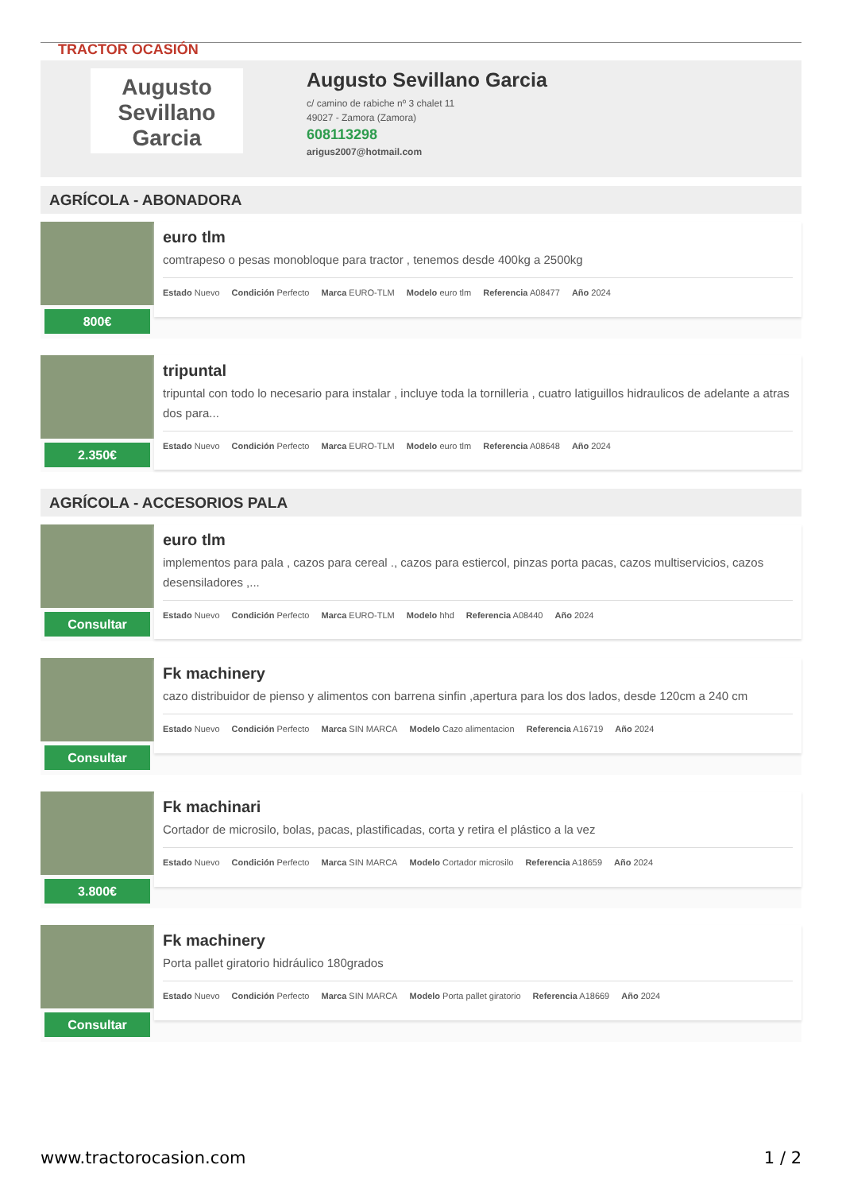TRACTOR OCASIÓN
Augusto
Sevillano
Garcia
Augusto Sevillano Garcia
c/ camino de rabiche nº 3 chalet 11
49027 - Zamora (Zamora)
608113298
arigus2007@hotmail.com
AGRÍCOLA - ABONADORA
800€
euro tlm
comtrapeso o pesas monobloque para tractor , tenemos desde 400kg a 2500kg
Estado Nuevo Condición Perfecto Marca EURO-TLM Modelo euro tlm Referencia A08477 Año 2024
2.350€
tripuntal
tripuntal con todo lo necesario para instalar , incluye toda la tornilleria , cuatro latiguillos hidraulicos de adelante a atras dos para...
Estado Nuevo Condición Perfecto Marca EURO-TLM Modelo euro tlm Referencia A08648 Año 2024
AGRÍCOLA - ACCESORIOS PALA
Consultar
euro tlm
implementos para pala , cazos para cereal ., cazos para estiercol, pinzas porta pacas, cazos multiservicios, cazos desensiladores ,...
Estado Nuevo Condición Perfecto Marca EURO-TLM Modelo hhd Referencia A08440 Año 2024
Consultar
Fk machinery
cazo distribuidor de pienso y alimentos con barrena sinfin ,apertura para los dos lados, desde 120cm a 240 cm
Estado Nuevo Condición Perfecto Marca SIN MARCA Modelo Cazo alimentacion Referencia A16719 Año 2024
3.800€
Fk machinari
Cortador de microsilo, bolas, pacas, plastificadas, corta y retira el plástico a la vez
Estado Nuevo Condición Perfecto Marca SIN MARCA Modelo Cortador microsilo Referencia A18659 Año 2024
Consultar
Fk machinery
Porta pallet giratorio hidráulico 180grados
Estado Nuevo Condición Perfecto Marca SIN MARCA Modelo Porta pallet giratorio Referencia A18669 Año 2024
www.tractorocasion.com 1 / 2